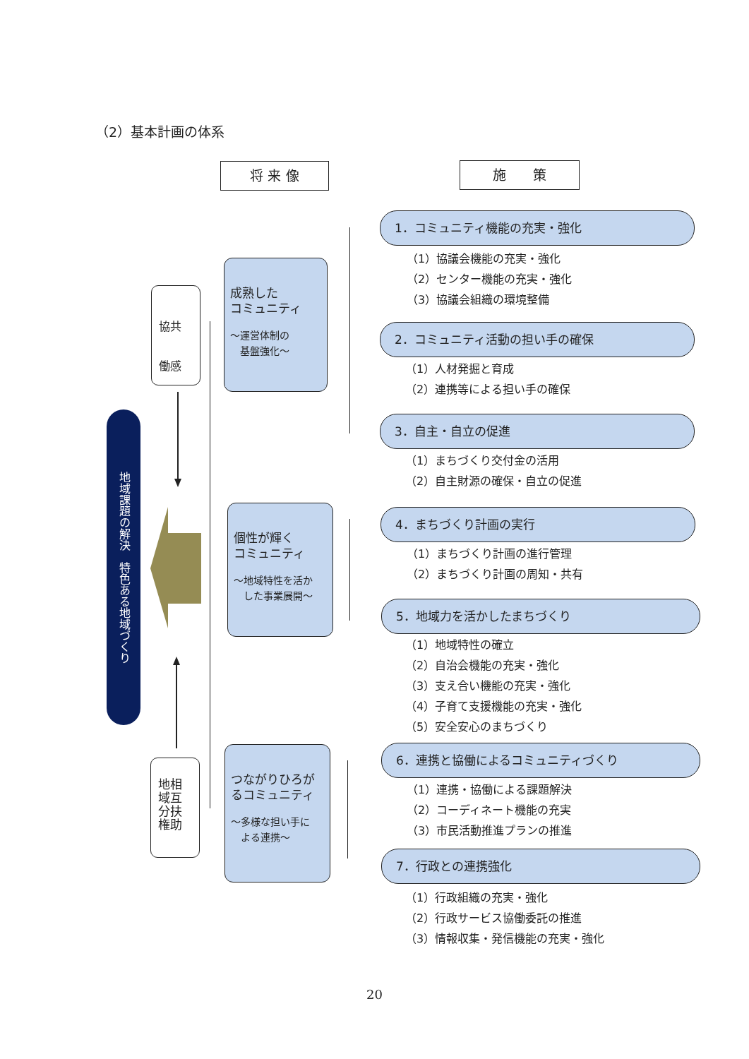（2）基本計画の体系
将 来 像 施　　策
地域課題の解決　特色ある地域づくり
協共
働感
地相
域互
分扶
権助
成熟した
コミュニティ
～運営体制の
　基盤強化～
個性が輝く
コミュニティ
～地域特性を活か
　した事業展開～
つながりひろが
るコミュニティ
～多様な担い手に
　よる連携～
1．コミュニティ機能の充実・強化
（1）協議会機能の充実・強化
（2）センター機能の充実・強化
（3）協議会組織の環境整備
2．コミュニティ活動の担い手の確保
（1）人材発掘と育成
（2）連携等による担い手の確保
3．自主・自立の促進
（1）まちづくり交付金の活用
（2）自主財源の確保・自立の促進
4．まちづくり計画の実行
（1）まちづくり計画の進行管理
（2）まちづくり計画の周知・共有
5．地域力を活かしたまちづくり
（1）地域特性の確立
（2）自治会機能の充実・強化
（3）支え合い機能の充実・強化
（4）子育て支援機能の充実・強化
（5）安全安心のまちづくり
6．連携と協働によるコミュニティづくり
（1）連携・協働による課題解決
（2）コーディネート機能の充実
（3）市民活動推進プランの推進
7．行政との連携強化
（1）行政組織の充実・強化
（2）行政サービス協働委託の推進
（3）情報収集・発信機能の充実・強化
20